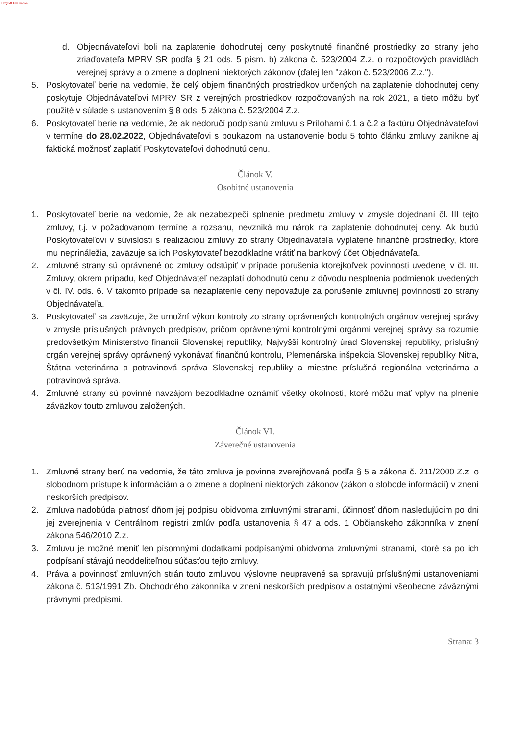HtQPdf Evaluation
d. Objednávateľovi boli na zaplatenie dohodnutej ceny poskytnuté finančné prostriedky zo strany jeho zriaďovateľa MPRV SR podľa § 21 ods. 5 písm. b) zákona č. 523/2004 Z.z. o rozpočtových pravidlách verejnej správy a o zmene a doplnení niektorých zákonov (ďalej len "zákon č. 523/2006 Z.z.").
5. Poskytovateľ berie na vedomie, že celý objem finančných prostriedkov určených na zaplatenie dohodnutej ceny poskytuje Objednávateľovi MPRV SR z verejných prostriedkov rozpočtovaných na rok 2021, a tieto môžu byť použité v súlade s ustanovením § 8 ods. 5 zákona č. 523/2004 Z.z.
6. Poskytovateľ berie na vedomie, že ak nedoručí podpísanú zmluvu s Prílohami č.1 a č.2 a faktúru Objednávateľovi v termíne do 28.02.2022, Objednávateľovi s poukazom na ustanovenie bodu 5 tohto článku zmluvy zanikne aj faktická možnosť zaplatiť Poskytovateľovi dohodnutú cenu.
Článok V.
Osobitné ustanovenia
1. Poskytovateľ berie na vedomie, že ak nezabezpečí splnenie predmetu zmluvy v zmysle dojednaní čl. III tejto zmluvy, t.j. v požadovanom termíne a rozsahu, nevzniká mu nárok na zaplatenie dohodnutej ceny. Ak budú Poskytovateľovi v súvislosti s realizáciou zmluvy zo strany Objednávateľa vyplatené finančné prostriedky, ktoré mu neprináležia, zaväzuje sa ich Poskytovateľ bezodkladne vrátiť na bankový účet Objednávateľa.
2. Zmluvné strany sú oprávnené od zmluvy odstúpiť v prípade porušenia ktorejkoľvek povinnosti uvedenej v čl. III. Zmluvy, okrem prípadu, keď Objednávateľ nezaplatí dohodnutú cenu z dôvodu nesplnenia podmienok uvedených v čl. IV. ods. 6. V takomto prípade sa nezaplatenie ceny nepovažuje za porušenie zmluvnej povinnosti zo strany Objednávateľa.
3. Poskytovateľ sa zaväzuje, že umožní výkon kontroly zo strany oprávnených kontrolných orgánov verejnej správy v zmysle príslušných právnych predpisov, pričom oprávnenými kontrolnými orgánmi verejnej správy sa rozumie predovšetkým Ministerstvo financií Slovenskej republiky, Najvyšší kontrolný úrad Slovenskej republiky, príslušný orgán verejnej správy oprávnený vykonávať finančnú kontrolu, Plemenárska inšpekcia Slovenskej republiky Nitra, Štátna veterinárna a potravinová správa Slovenskej republiky a miestne príslušná regionálna veterinárna a potravinová správa.
4. Zmluvné strany sú povinné navzájom bezodkladne oznámiť všetky okolnosti, ktoré môžu mať vplyv na plnenie záväzkov touto zmluvou založených.
Článok VI.
Záverečné ustanovenia
1. Zmluvné strany berú na vedomie, že táto zmluva je povinne zverejňovaná podľa § 5 a zákona č. 211/2000 Z.z. o slobodnom prístupe k informáciám a o zmene a doplnení niektorých zákonov (zákon o slobode informácií) v znení neskorších predpisov.
2. Zmluva nadobúda platnosť dňom jej podpisu obidvoma zmluvnými stranami, účinnosť dňom nasledujúcim po dni jej zverejnenia v Centrálnom registri zmlúv podľa ustanovenia § 47 a ods. 1 Občianskeho zákonníka v znení zákona 546/2010 Z.z.
3. Zmluvu je možné meniť len písomnými dodatkami podpísanými obidvoma zmluvnými stranami, ktoré sa po ich podpísaní stávajú neoddeliteľnou súčasťou tejto zmluvy.
4. Práva a povinnosť zmluvných strán touto zmluvou výslovne neupravené sa spravujú príslušnými ustanoveniami zákona č. 513/1991 Zb. Obchodného zákonníka v znení neskorších predpisov a ostatnými všeobecne záväznými právnymi predpismi.
Strana: 3